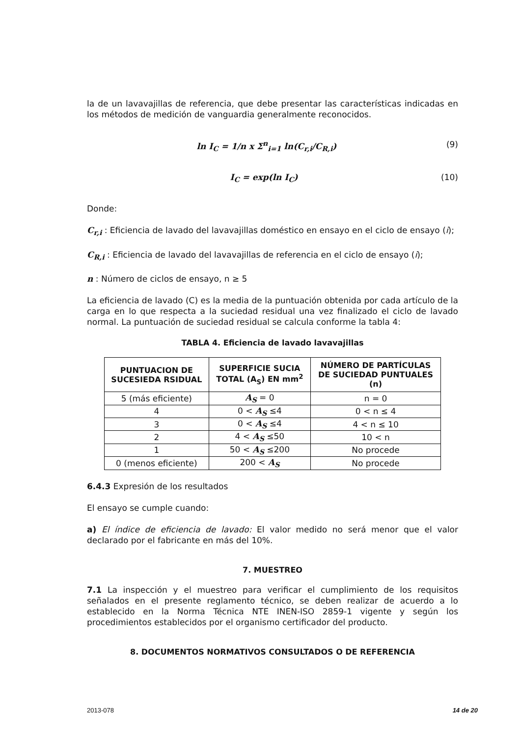la de un lavavajillas de referencia, que debe presentar las características indicadas en los métodos de medición de vanguardia generalmente reconocidos.
ln I<sub>C</sub> = 1/n x Σ<sup>n</sup><sub>i=1</sub> ln(C<sub>r,i</sub>/C<sub>R,i</sub>) (9)
I<sub>C</sub> = exp(ln I<sub>C</sub>) (10)
Donde:
C<sub>r,i</sub> : Eficiencia de lavado del lavavajillas doméstico en ensayo en el ciclo de ensayo (i);
C<sub>R,i</sub> : Eficiencia de lavado del lavavajillas de referencia en el ciclo de ensayo (i);
n : Número de ciclos de ensayo, n ≥ 5
La eficiencia de lavado (C) es la media de la puntuación obtenida por cada artículo de la carga en lo que respecta a la suciedad residual una vez finalizado el ciclo de lavado normal. La puntuación de suciedad residual se calcula conforme la tabla 4:
TABLA 4. Eficiencia de lavado lavavajillas
| PUNTUACION DE SUCESIEDA RSIDUAL | SUPERFICIE SUCIA TOTAL (A<sub>S</sub>) EN mm<sup>2</sup> | NÚMERO DE PARTÍCULAS DE SUCIEDAD PUNTUALES (n) |
| --- | --- | --- |
| 5 (más eficiente) | A<sub>S</sub> = 0 | n = 0 |
| 4 | 0 < A<sub>S</sub> ≤4 | 0 < n ≤ 4 |
| 3 | 0 < A<sub>S</sub> ≤4 | 4 < n ≤ 10 |
| 2 | 4 < A<sub>S</sub> ≤50 | 10 < n |
| 1 | 50 < A<sub>S</sub> ≤200 | No procede |
| 0 (menos eficiente) | 200 < A<sub>S</sub> | No procede |
6.4.3 Expresión de los resultados
El ensayo se cumple cuando:
a) El índice de eficiencia de lavado: El valor medido no será menor que el valor declarado por el fabricante en más del 10%.
7. MUESTREO
7.1 La inspección y el muestreo para verificar el cumplimiento de los requisitos señalados en el presente reglamento técnico, se deben realizar de acuerdo a lo establecido en la Norma Técnica NTE INEN-ISO 2859-1 vigente y según los procedimientos establecidos por el organismo certificador del producto.
8. DOCUMENTOS NORMATIVOS CONSULTADOS O DE REFERENCIA
2013-078 14 de 20